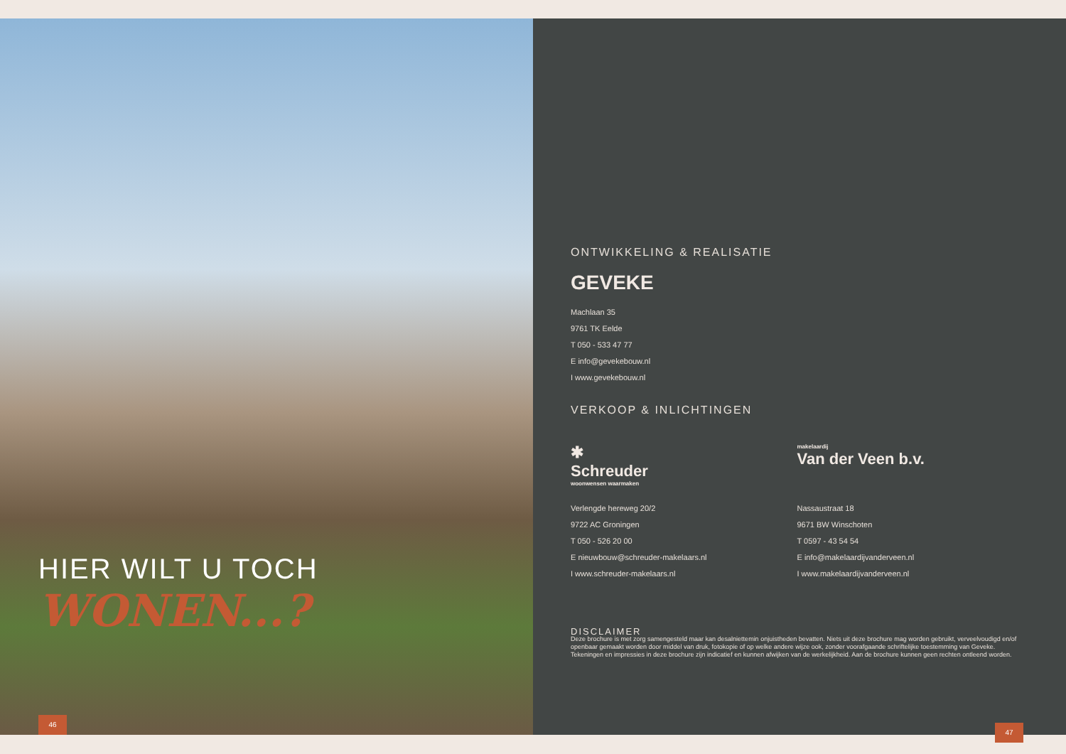HIER WILT U TOCH
WONEN...?
46
ONTWIKKELING & REALISATIE
GEVEKE
Machlaan 35
9761 TK Eelde
T 050 - 533 47 77
E info@gevekebouw.nl
I www.gevekebouw.nl
VERKOOP & INLICHTINGEN
✱
Schreuder
woonwensen waarmaken
Verlengde hereweg 20/2
9722 AC Groningen
T 050 - 526 20 00
E nieuwbouw@schreuder-makelaars.nl
I www.schreuder-makelaars.nl
makelaardij
Van der Veen b.v.
Nassaustraat 18
9671 BW Winschoten
T 0597 - 43 54 54
E info@makelaardijvanderveen.nl
I www.makelaardijvanderveen.nl
DISCLAIMER
Deze brochure is met zorg samengesteld maar kan desalniettemin onjuistheden bevatten. Niets uit deze brochure mag worden gebruikt, verveelvoudigd en/of openbaar gemaakt worden door middel van druk, fotokopie of op welke andere wijze ook, zonder voorafgaande schriftelijke toestemming van Geveke. Tekeningen en impressies in deze brochure zijn indicatief en kunnen afwijken van de werkelijkheid. Aan de brochure kunnen geen rechten ontleend worden.
47